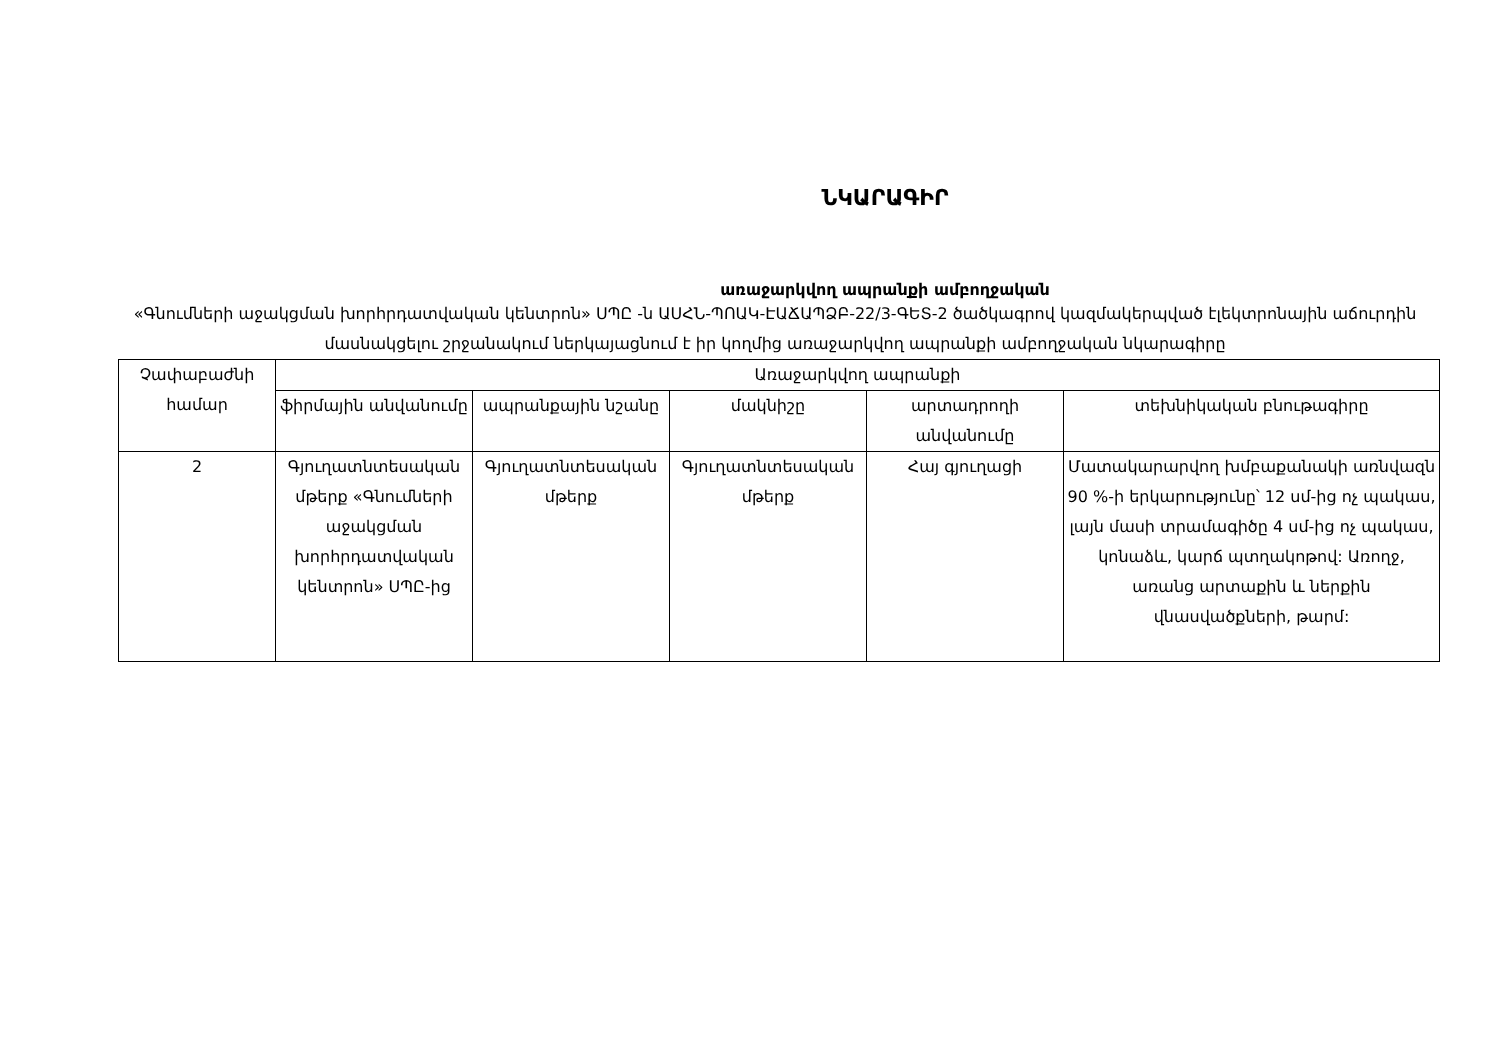ՆԿԱՐԱԳԻՐ
առաջարկվող ապրանքի ամբողջական
«Գնումների աջակցման խորհրդատվական կենտրոն» ՍՊԸ -ն ԱՍՀՆ-ՊՈԱԿ-ԷԱՃԱՊՁԲ-22/3-ԳԵՏ-2 ծածկագրով կազմակերպված էլեկտրոնային աճուրդին մասնակցելու շրջանակում ներկայացնում է իր կողմից առաջարկվող ապրանքի ամբողջական նկարագիրը
| Չափաբաժնի համար | Առաջարկվող ապրանքի | | | | |
| --- | --- | --- | --- | --- | --- |
| | ֆիրմային անվանումը | ապրանքային նշանը | մակնիշը | արտադրողի անվանումը | տեխնիկական բնութագիրը |
| 2 | Գյուղատնտեսական մթերք «Գնումների աջակցման խորհրդատվական կենտրոն» ՍՊԸ-ից | Գյուղատնտեսական մթերք | Գյուղատնտեսական մթերք | Հայ գյուղացի | Մատակարարվող խմբաքանակի առնվազն 90 %-ի երկարությունը՝ 12 սմ-ից ոչ պակաս, լայն մասի տրամագիծը 4 սմ-ից ոչ պակաս, կոնաձև, կարճ պտղակոթով: Առողջ, առանց արտաքին և ներքին վնասվածքների, թարմ: |